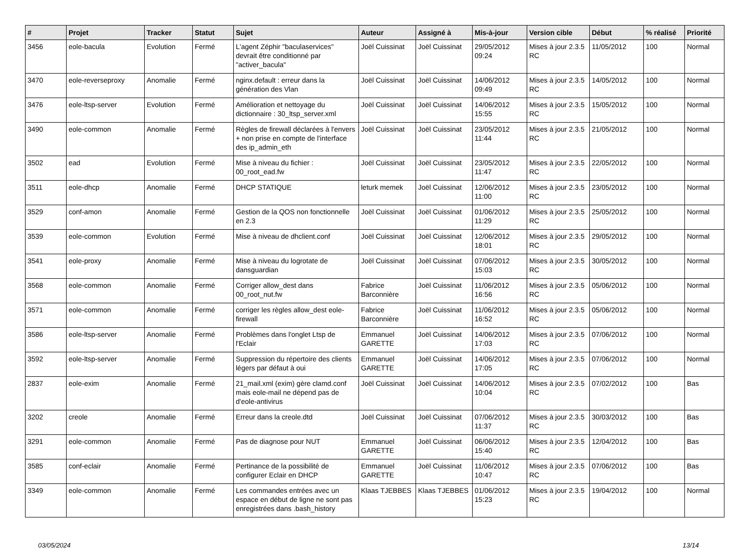| # | Projet | Tracker | Statut | Sujet | Auteur | Assigné à | Mis-à-jour | Version cible | Début | % réalisé | Priorité |
| --- | --- | --- | --- | --- | --- | --- | --- | --- | --- | --- | --- |
| 3456 | eole-bacula | Evolution | Fermé | L'agent Zéphir "baculaservices" devrait être conditionné par "activer_bacula" | Joël Cuissinat | Joël Cuissinat | 29/05/2012 09:24 | Mises à jour 2.3.5 RC | 11/05/2012 | 100 | Normal |
| 3470 | eole-reverseproxy | Anomalie | Fermé | nginx.default : erreur dans la génération des Vlan | Joël Cuissinat | Joël Cuissinat | 14/06/2012 09:49 | Mises à jour 2.3.5 RC | 14/05/2012 | 100 | Normal |
| 3476 | eole-ltsp-server | Evolution | Fermé | Amélioration et nettoyage du dictionnaire : 30_ltsp_server.xml | Joël Cuissinat | Joël Cuissinat | 14/06/2012 15:55 | Mises à jour 2.3.5 RC | 15/05/2012 | 100 | Normal |
| 3490 | eole-common | Anomalie | Fermé | Règles de firewall déclarées à l'envers + non prise en compte de l'interface des ip_admin_eth | Joël Cuissinat | Joël Cuissinat | 23/05/2012 11:44 | Mises à jour 2.3.5 RC | 21/05/2012 | 100 | Normal |
| 3502 | ead | Evolution | Fermé | Mise à niveau du fichier : 00_root_ead.fw | Joël Cuissinat | Joël Cuissinat | 23/05/2012 11:47 | Mises à jour 2.3.5 RC | 22/05/2012 | 100 | Normal |
| 3511 | eole-dhcp | Anomalie | Fermé | DHCP STATIQUE | leturk memek | Joël Cuissinat | 12/06/2012 11:00 | Mises à jour 2.3.5 RC | 23/05/2012 | 100 | Normal |
| 3529 | conf-amon | Anomalie | Fermé | Gestion de la QOS non fonctionnelle en 2.3 | Joël Cuissinat | Joël Cuissinat | 01/06/2012 11:29 | Mises à jour 2.3.5 RC | 25/05/2012 | 100 | Normal |
| 3539 | eole-common | Evolution | Fermé | Mise à niveau de dhclient.conf | Joël Cuissinat | Joël Cuissinat | 12/06/2012 18:01 | Mises à jour 2.3.5 RC | 29/05/2012 | 100 | Normal |
| 3541 | eole-proxy | Anomalie | Fermé | Mise à niveau du logrotate de dansguardian | Joël Cuissinat | Joël Cuissinat | 07/06/2012 15:03 | Mises à jour 2.3.5 RC | 30/05/2012 | 100 | Normal |
| 3568 | eole-common | Anomalie | Fermé | Corriger allow_dest dans 00_root_nut.fw | Fabrice Barconnière | Joël Cuissinat | 11/06/2012 16:56 | Mises à jour 2.3.5 RC | 05/06/2012 | 100 | Normal |
| 3571 | eole-common | Anomalie | Fermé | corriger les règles allow_dest eole-firewall | Fabrice Barconnière | Joël Cuissinat | 11/06/2012 16:52 | Mises à jour 2.3.5 RC | 05/06/2012 | 100 | Normal |
| 3586 | eole-ltsp-server | Anomalie | Fermé | Problèmes dans l'onglet Ltsp de l'Eclair | Emmanuel GARETTE | Joël Cuissinat | 14/06/2012 17:03 | Mises à jour 2.3.5 RC | 07/06/2012 | 100 | Normal |
| 3592 | eole-ltsp-server | Anomalie | Fermé | Suppression du répertoire des clients légers par défaut à oui | Emmanuel GARETTE | Joël Cuissinat | 14/06/2012 17:05 | Mises à jour 2.3.5 RC | 07/06/2012 | 100 | Normal |
| 2837 | eole-exim | Anomalie | Fermé | 21_mail.xml (exim) gère clamd.conf mais eole-mail ne dépend pas de d'eole-antivirus | Joël Cuissinat | Joël Cuissinat | 14/06/2012 10:04 | Mises à jour 2.3.5 RC | 07/02/2012 | 100 | Bas |
| 3202 | creole | Anomalie | Fermé | Erreur dans la creole.dtd | Joël Cuissinat | Joël Cuissinat | 07/06/2012 11:37 | Mises à jour 2.3.5 RC | 30/03/2012 | 100 | Bas |
| 3291 | eole-common | Anomalie | Fermé | Pas de diagnose pour NUT | Emmanuel GARETTE | Joël Cuissinat | 06/06/2012 15:40 | Mises à jour 2.3.5 RC | 12/04/2012 | 100 | Bas |
| 3585 | conf-eclair | Anomalie | Fermé | Pertinance de la possibilité de configurer Eclair en DHCP | Emmanuel GARETTE | Joël Cuissinat | 11/06/2012 10:47 | Mises à jour 2.3.5 RC | 07/06/2012 | 100 | Bas |
| 3349 | eole-common | Anomalie | Fermé | Les commandes entrées avec un espace en début de ligne ne sont pas enregistrées dans .bash_history | Klaas TJEBBES | Klaas TJEBBES | 01/06/2012 15:23 | Mises à jour 2.3.5 RC | 19/04/2012 | 100 | Normal |
03/05/2024 13/14